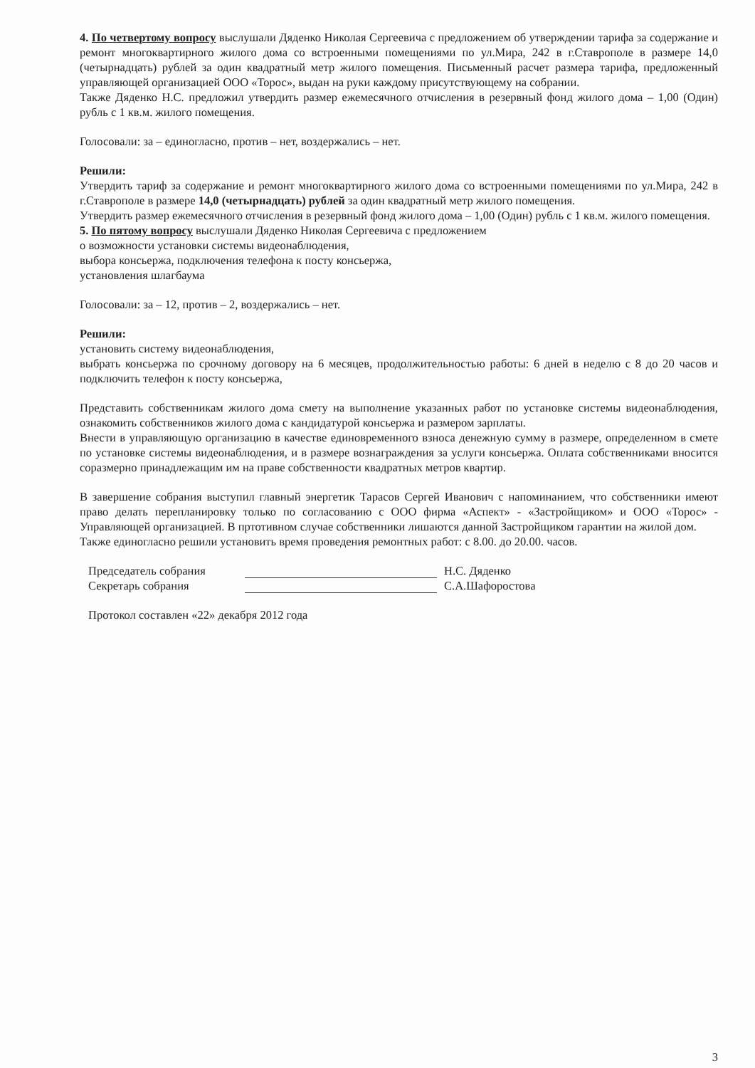4. По четвертому вопросу выслушали Дяденко Николая Сергеевича с предложением об утверждении тарифа за содержание и ремонт многоквартирного жилого дома со встроенными помещениями по ул.Мира, 242 в г.Ставрополе в размере 14,0 (четырнадцать) рублей за один квадратный метр жилого помещения. Письменный расчет размера тарифа, предложенный управляющей организацией ООО «Торос», выдан на руки каждому присутствующему на собрании.
Также Дяденко Н.С. предложил утвердить размер ежемесячного отчисления в резервный фонд жилого дома – 1,00 (Один) рубль с 1 кв.м. жилого помещения.
Голосовали: за – единогласно, против – нет, воздержались – нет.
Решили:
Утвердить тариф за содержание и ремонт многоквартирного жилого дома со встроенными помещениями по ул.Мира, 242 в г.Ставрополе в размере 14,0 (четырнадцать) рублей за один квадратный метр жилого помещения.
Утвердить размер ежемесячного отчисления в резервный фонд жилого дома – 1,00 (Один) рубль с 1 кв.м. жилого помещения.
5. По пятому вопросу выслушали Дяденко Николая Сергеевича с предложением
о возможности установки системы видеонаблюдения,
выбора консьержа, подключения телефона к посту консьержа,
установления шлагбаума
Голосовали: за – 12, против – 2, воздержались – нет.
Решили:
установить систему видеонаблюдения,
выбрать консьержа по срочному договору на 6 месяцев, продолжительностью работы: 6 дней в неделю с 8 до 20 часов и подключить телефон к посту консьержа,
Представить собственникам жилого дома смету на выполнение указанных работ по установке системы видеонаблюдения, ознакомить собственников жилого дома с кандидатурой консьержа и размером зарплаты.
Внести в управляющую организацию в качестве единовременного взноса денежную сумму в размере, определенном в смете по установке системы видеонаблюдения, и в размере вознаграждения за услуги консьержа. Оплата собственниками вносится соразмерно принадлежащим им на праве собственности квадратных метров квартир.
В завершение собрания выступил главный энергетик Тарасов Сергей Иванович с напоминанием, что собственники имеют право делать перепланировку только по согласованию с ООО фирма «Аспект» - «Застройщиком» и ООО «Торос» - Управляющей организацией. В пртотивном случае собственники лишаются данной Застройщиком гарантии на жилой дом.
Также единогласно решили установить время проведения ремонтных работ: с 8.00. до 20.00. часов.
Председатель собрания Н.С. Дяденко
Секретарь собрания С.А.Шафоростова
Протокол составлен «22» декабря 2012 года
3